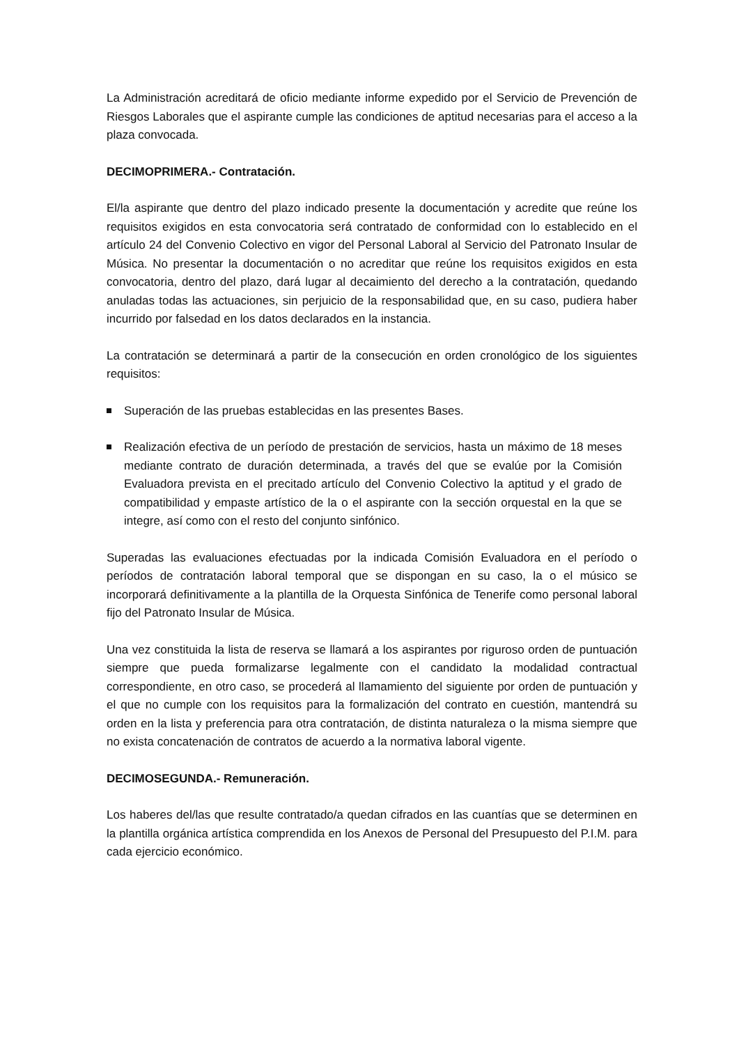La Administración acreditará de oficio mediante informe expedido por el Servicio de Prevención de Riesgos Laborales que el aspirante cumple las condiciones de aptitud necesarias para el acceso a la plaza convocada.
DECIMOPRIMERA.- Contratación.
El/la aspirante que dentro del plazo indicado presente la documentación y acredite que reúne los requisitos exigidos en esta convocatoria será contratado de conformidad con lo establecido en el artículo 24 del Convenio Colectivo en vigor del Personal Laboral al Servicio del Patronato Insular de Música. No presentar la documentación o no acreditar que reúne los requisitos exigidos en esta convocatoria, dentro del plazo, dará lugar al decaimiento del derecho a la contratación, quedando anuladas todas las actuaciones, sin perjuicio de la responsabilidad que, en su caso, pudiera haber incurrido por falsedad en los datos declarados en la instancia.
La contratación se determinará a partir de la consecución en orden cronológico de los siguientes requisitos:
Superación de las pruebas establecidas en las presentes Bases.
Realización efectiva de un período de prestación de servicios, hasta un máximo de 18 meses mediante contrato de duración determinada, a través del que se evalúe por la Comisión Evaluadora prevista en el precitado artículo del Convenio Colectivo la aptitud y el grado de compatibilidad y empaste artístico de la o el aspirante con la sección orquestal en la que se integre, así como con el resto del conjunto sinfónico.
Superadas las evaluaciones efectuadas por la indicada Comisión Evaluadora en el período o períodos de contratación laboral temporal que se dispongan en su caso, la o el músico se incorporará definitivamente a la plantilla de la Orquesta Sinfónica de Tenerife como personal laboral fijo del Patronato Insular de Música.
Una vez constituida la lista de reserva se llamará a los aspirantes por riguroso orden de puntuación siempre que pueda formalizarse legalmente con el candidato la modalidad contractual correspondiente, en otro caso, se procederá al llamamiento del siguiente por orden de puntuación y el que no cumple con los requisitos para la formalización del contrato en cuestión, mantendrá su orden en la lista y preferencia para otra contratación, de distinta naturaleza o la misma siempre que no exista concatenación de contratos de acuerdo a la normativa laboral vigente.
DECIMOSEGUNDA.- Remuneración.
Los haberes del/las que resulte contratado/a quedan cifrados en las cuantías que se determinen en la plantilla orgánica artística comprendida en los Anexos de Personal del Presupuesto del P.I.M. para cada ejercicio económico.